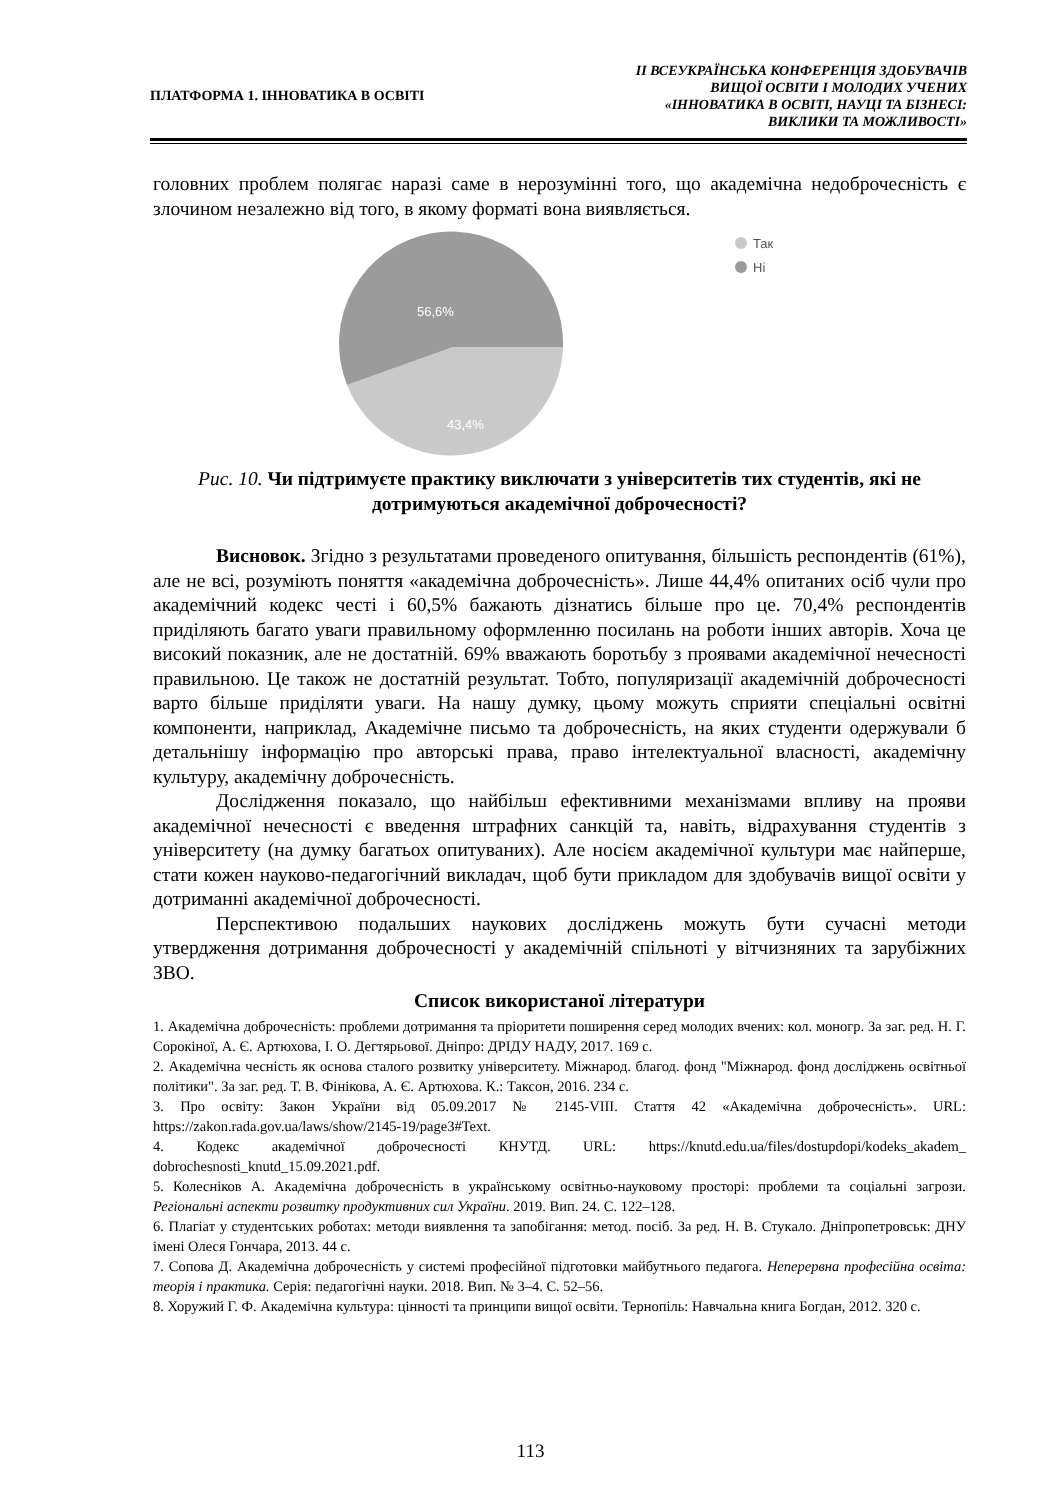ПЛАТФОРМА 1. ІННОВАТИКА В ОСВІТІ
ІІ ВСЕУКРАЇНСЬКА КОНФЕРЕНЦІЯ ЗДОБУВАЧІВ
ВИЩОЇ ОСВІТИ І МОЛОДИХ УЧЕНИХ
«ІННОВАТИКА В ОСВІТІ, НАУЦІ ТА БІЗНЕСІ:
ВИКЛИКИ ТА МОЖЛИВОСТІ»
головних проблем полягає наразі саме в нерозумінні того, що академічна недоброчесність є злочином незалежно від того, в якому форматі вона виявляється.
56,6%
43,4%
Так
Ні
Рис. 10. Чи підтримуєте практику виключати з університетів тих студентів, які не дотримуються академічної доброчесності?
Висновок. Згідно з результатами проведеного опитування, більшість респондентів (61%), але не всі, розуміють поняття «академічна доброчесність». Лише 44,4% опитаних осіб чули про академічний кодекс честі і 60,5% бажають дізнатись більше про це. 70,4% респондентів приділяють багато уваги правильному оформленню посилань на роботи інших авторів. Хоча це високий показник, але не достатній. 69% вважають боротьбу з проявами академічної нечесності правильною. Це також не достатній результат. Тобто, популяризації академічній доброчесності варто більше приділяти уваги. На нашу думку, цьому можуть сприяти спеціальні освітні компоненти, наприклад, Академічне письмо та доброчесність, на яких студенти одержували б детальнішу інформацію про авторські права, право інтелектуальної власності, академічну культуру, академічну доброчесність.
Дослідження показало, що найбільш ефективними механізмами впливу на прояви академічної нечесності є введення штрафних санкцій та, навіть, відрахування студентів з університету (на думку багатьох опитуваних). Але носієм академічної культури має найперше, стати кожен науково-педагогічний викладач, щоб бути прикладом для здобувачів вищої освіти у дотриманні академічної доброчесності.
Перспективою подальших наукових досліджень можуть бути сучасні методи утвердження дотримання доброчесності у академічній спільноті у вітчизняних та зарубіжних ЗВО.
Список використаної літератури
1. Академічна доброчесність: проблеми дотримання та пріоритети поширення серед молодих вчених: кол. моногр. За заг. ред. Н. Г. Сорокіної, А. Є. Артюхова, І. О. Дегтярьової. Дніпро: ДРІДУ НАДУ, 2017. 169 с.
2. Академічна чесність як основа сталого розвитку університету. Міжнарод. благод. фонд "Міжнарод. фонд досліджень освітньої політики". За заг. ред. Т. В. Фінікова, А. Є. Артюхова. К.: Таксон, 2016. 234 с.
3. Про освіту: Закон України від 05.09.2017 № 2145-VIII. Стаття 42 «Академічна доброчесність». URL: https://zakon.rada.gov.ua/laws/show/2145-19/page3#Text.
4. Кодекс академічної доброчесності КНУТД. URL: https://knutd.edu.ua/files/dostupdopi/kodeks_akadem_ dobrochesnosti_knutd_15.09.2021.pdf.
5. Колесніков А. Академічна доброчесність в українському освітньо-науковому просторі: проблеми та соціальні загрози. Регіональні аспекти розвитку продуктивних сил України. 2019. Вип. 24. С. 122–128.
6. Плагіат у студентських роботах: методи виявлення та запобігання: метод. посіб. За ред. Н. В. Стукало. Дніпропетровськ: ДНУ імені Олеся Гончара, 2013. 44 с.
7. Сопова Д. Академічна доброчесність у системі професійної підготовки майбутнього педагога. Неперервна професійна освіта: теорія і практика. Серія: педагогічні науки. 2018. Вип. № 3–4. С. 52–56.
8. Хоружий Г. Ф. Академічна культура: цінності та принципи вищої освіти. Тернопіль: Навчальна книга Богдан, 2012. 320 с.
113